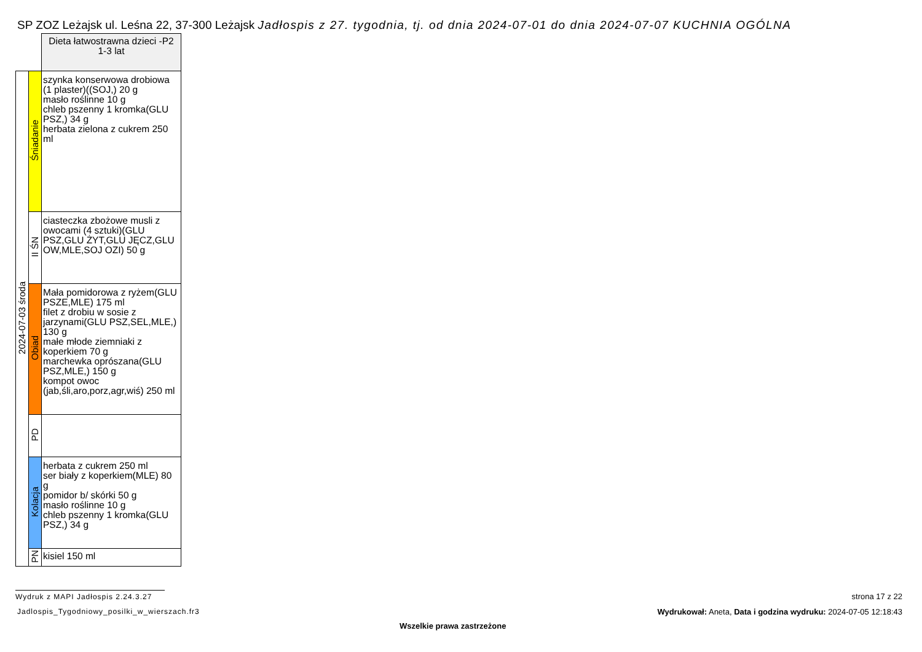SP ZOZ Leżajsk ul. Leśna 22, 37-300 Leżajsk Jadłospis z 27. tygodnia, tj. od dnia 2024-07-01 do dnia 2024-07-07 KUCHNIA OGÓLNA
| | | Dieta łatwostrawna dzieci -P2 1-3 lat |
| 2024-07-03 środa | Śniadanie | szynka konserwowa drobiowa (1 plaster)((SOJ,) 20 g masło roślinne 10 g chleb pszenny 1 kromka(GLU PSZ,) 34 g herbata zielona z cukrem 250 ml |
| | II ŚN | ciasteczka zbożowe musli z owocami (4 sztuki)(GLU PSZ,GLU ŻYT,GLU JĘCZ,GLU OW,MLE,SOJ OZI) 50 g |
| | Obiad | Mała pomidorowa z ryżem(GLU PSZE,MLE) 175 ml filet z drobiu w sosie z jarzynami(GLU PSZ,SEL,MLE,) 130 g małe młode ziemniaki z koperkiem 70 g marchewka oprószana(GLU PSZ,MLE,) 150 g kompot owoc (jab,śli,aro,porz,agr,wiś) 250 ml |
| | PD | |
| | Kolacja | herbata z cukrem 250 ml ser biały z koperkiem(MLE) 80 g pomidor b/ skórki 50 g masło roślinne 10 g chleb pszenny 1 kromka(GLU PSZ,) 34 g |
| | PN | kisiel 150 ml |
Wydruk z MAPI Jadłospis 2.24.3.27
Jadlospis_Tygodniowy_posilki_w_wierszach.fr3
strona 17 z 22
Wydrukował: Aneta, Data i godzina wydruku: 2024-07-05 12:18:43
Wszelkie prawa zastrzeżone